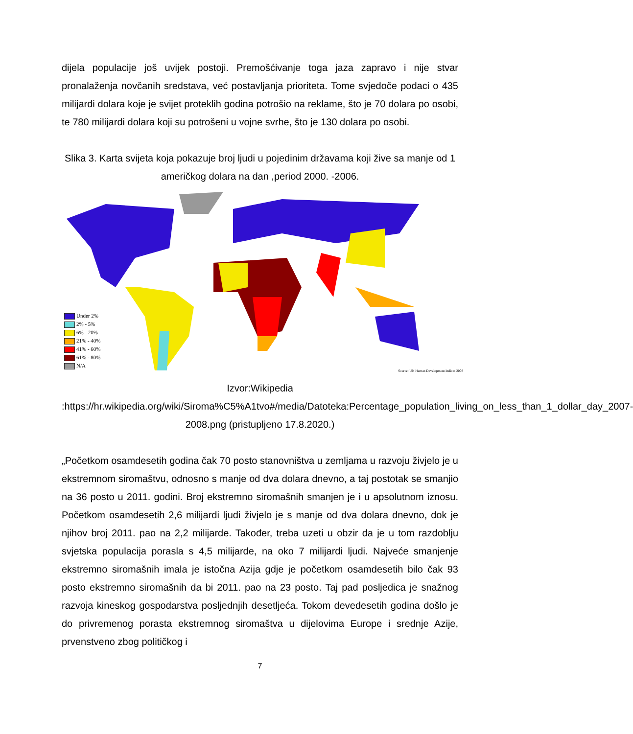dijela populacije još uvijek postoji. Premošćivanje toga jaza zapravo i nije stvar pronalaženja novčanih sredstava, već postavljanja prioriteta. Tome svjedoče podaci o 435 milijardi dolara koje je svijet proteklih godina potrošio na reklame, što je 70 dolara po osobi, te 780 milijardi dolara koji su potrošeni u vojne svrhe, što je 130 dolara po osobi.
Slika 3. Karta svijeta koja pokazuje broj ljudi u pojedinim državama koji žive sa manje od 1 američkog dolara na dan ,period 2000. -2006.
Under 2%
2% - 5%
6% - 20%
21% - 40%
41% - 60%
61% - 80%
N/A
Source: UN Human Development Indices 2008
Izvor:Wikipedia :https://hr.wikipedia.org/wiki/Siroma%C5%A1tvo#/media/Datoteka:Percentage_population_living_on_less_than_1_dollar_day_2007-2008.png (pristupljeno 17.8.2020.)
„Početkom osamdesetih godina čak 70 posto stanovništva u zemljama u razvoju živjelo je u ekstremnom siromaštvu, odnosno s manje od dva dolara dnevno, a taj postotak se smanjio na 36 posto u 2011. godini. Broj ekstremno siromašnih smanjen je i u apsolutnom iznosu. Početkom osamdesetih 2,6 milijardi ljudi živjelo je s manje od dva dolara dnevno, dok je njihov broj 2011. pao na 2,2 milijarde. Također, treba uzeti u obzir da je u tom razdoblju svjetska populacija porasla s 4,5 milijarde, na oko 7 milijardi ljudi. Najveće smanjenje ekstremno siromašnih imala je istočna Azija gdje je početkom osamdesetih bilo čak 93 posto ekstremno siromašnih da bi 2011. pao na 23 posto. Taj pad posljedica je snažnog razvoja kineskog gospodarstva posljednjih desetljeća. Tokom devedesetih godina došlo je do privremenog porasta ekstremnog siromaštva u dijelovima Europe i srednje Azije, prvenstveno zbog političkog i
7